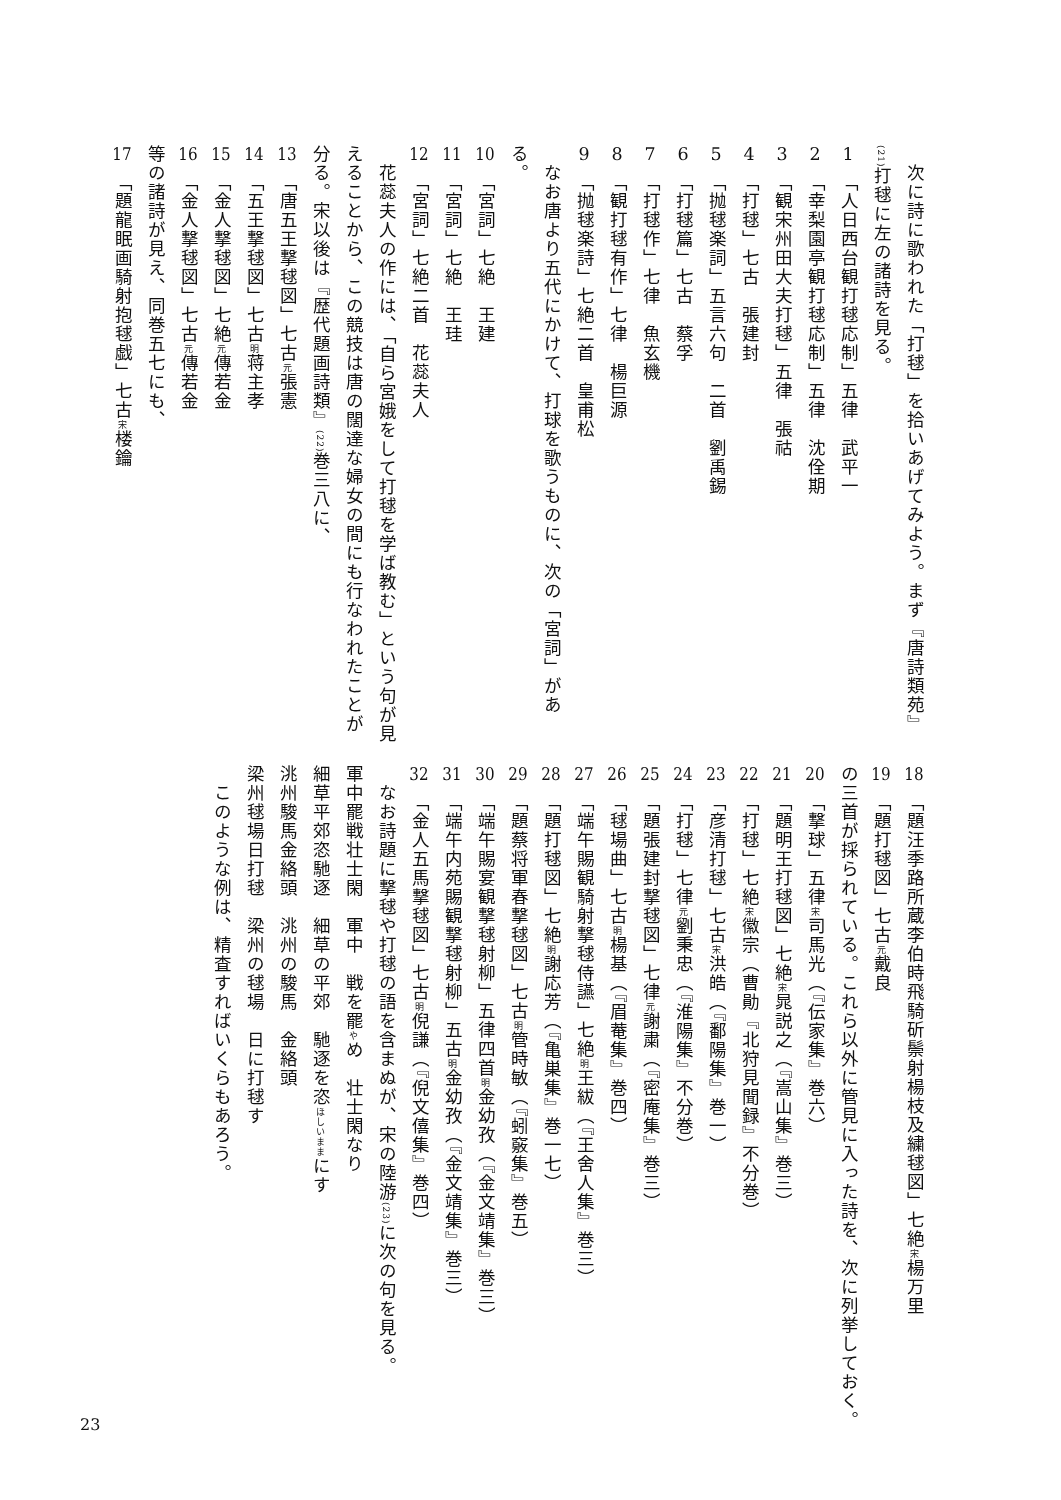次に詩に歌われた「打毬」を拾いあげてみよう。まず『唐詩類苑』(21) 打毬に左の諸詩を見る。
1　「人日西台観打毬応制」五律　武平一
2　「幸梨園亭観打毬応制」五律　沈佺期
3　「観宋州田大夫打毬」五律　張祜
4　「打毬」七古　張建封
5　「抛毬楽詞」五言六句　二首　劉禹錫
6　「打毬篇」七古　蔡孚
7　「打毬作」七律　魚玄機
8　「観打毬有作」七律　楊巨源
9　「抛毬楽詩」七絶二首　皇甫松
　なお唐より五代にかけて、打球を歌うものに、次の「宮詞」がある。
10　「宮詞」七絶　王建
11　「宮詞」七絶　王珪
12　「宮詞」七絶二首　花蕊夫人
　花蕊夫人の作には、「自ら宮娥をして打毬を学ば教む」という句が見えることから、この競技は唐の闊達な婦女の間にも行なわれたことが分る。宋以後は『歴代題画詩類』(22) 巻三八に、
13　「唐五王撃毬図」七古 元 張憲
14　「五王撃毬図」七古 明 蒋主孝
15　「金人撃毬図」七絶 元 傳若金
16　「金人撃毬図」七古 元 傳若金
等の諸詩が見え、同巻五七にも、
17　「題龍眠画騎射抱毬戯」七古 宋 楼鑰
18　「題汪季路所蔵李伯時飛騎斫鬃射楊枝及繍毬図」七絶 宋 楊万里
19　「題打毬図」七古 元 戴良
の三首が採られている。これら以外に管見に入った詩を、次に列挙しておく。
20　「撃球」五律 宋 司馬光（『伝家集』巻六）
21　「題明王打毬図」七絶 宋 晁説之（『嵩山集』巻三）
22　「打毬」七絶 宋 徽宗（曹勛『北狩見聞録』不分巻）
23　「彦清打毬」七古 宋 洪皓（『鄱陽集』巻一）
24　「打毬」七律 元 劉秉忠（『淮陽集』不分巻）
25　「題張建封撃毬図」七律 元 謝粛（『密庵集』巻三）
26　「毬場曲」七古 明 楊基（『眉菴集』巻四）
27　「端午賜観騎射撃毬侍讌」七絶 明 王紱（『王舍人集』巻三）
28　「題打毬図」七絶 明 謝応芳（『亀巣集』巻一七）
29　「題蔡将軍春撃毬図」七古 明 管時敏（『蚓竅集』巻五）
30　「端午賜宴観撃毬射柳」五律四首 明 金幼孜（『金文靖集』巻三）
31　「端午内苑賜観撃毬射柳」五古 明 金幼孜（『金文靖集』巻三）
32　「金人五馬撃毬図」七古 明 倪謙（『倪文僖集』巻四）
　なお詩題に撃毬や打毬の語を含まぬが、宋の陸游(23) に次の句を見る。
軍中罷戦壮士閑　軍中　戦を罷やめ　壮士閑なり
細草平郊恣馳逐　細草の平郊　馳逐を恣ほしいままにす
洮州駿馬金絡頭　洮州の駿馬　金絡頭
梁州毬場日打毬　梁州の毬場　日に打毬す
　このような例は、精査すればいくらもあろう。
23